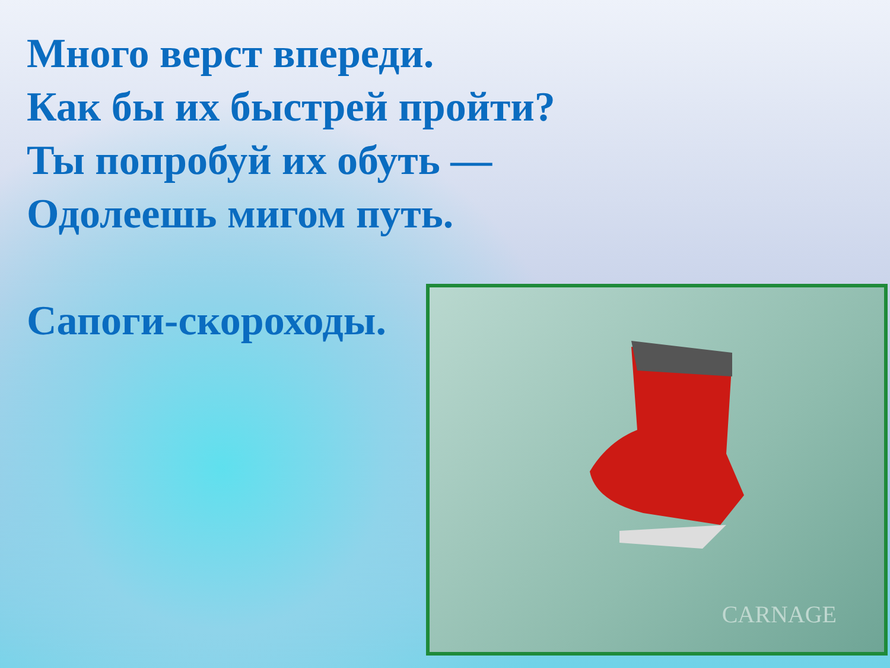Много верст впереди.
Как бы их быстрей пройти?
Ты попробуй их обуть —
Одолеешь мигом путь.
Сапоги-скороходы.
CARNAGE